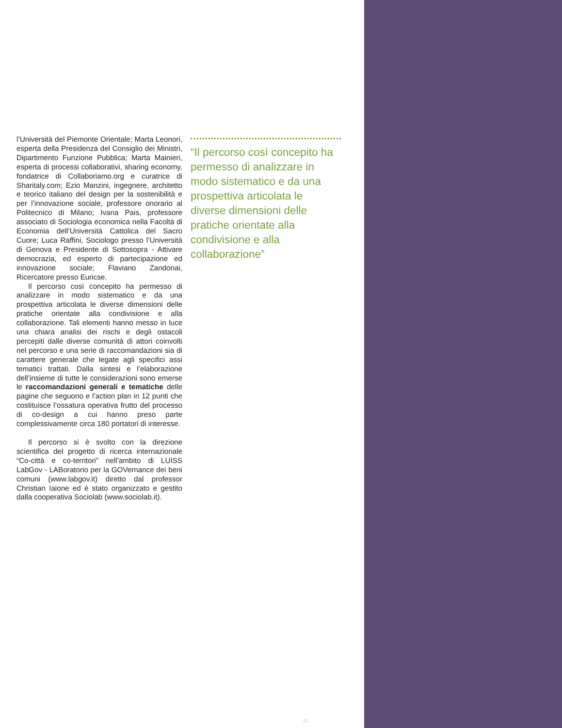l’Università del Piemonte Orientale; Marta Leonori, esperta della Presidenza del Consiglio dei Ministri, Dipartimento Funzione Pubblica; Marta Mainieri, esperta di processi collaborativi, sharing economy, fondatrice di Collaboriamo.org e curatrice di Sharitaly.com; Ezio Manzini, ingegnere, architetto e teorico italiano del design per la sostenibilità e per l’innovazione sociale, professore onorario al Politecnico di Milano; Ivana Pais, professore associato di Sociologia economica nella Facoltà di Economia dell’Università Cattolica del Sacro Cuore; Luca Raffini, Sociologo presso l’Università di Genova e Presidente di Sottosopra - Attivare democrazia, ed esperto di partecipazione ed innovazione sociale; Flaviano Zandonai, Ricercatore presso Euricse.
Il percorso così concepito ha permesso di analizzare in modo sistematico e da una prospettiva articolata le diverse dimensioni delle pratiche orientate alla condivisione e alla collaborazione. Tali elementi hanno messo in luce una chiara analisi dei rischi e degli ostacoli percepiti dalle diverse comunità di attori coinvolti nel percorso e una serie di raccomandazioni sia di carattere generale che legate agli specifici assi tematici trattati. Dalla sintesi e l’elaborazione dell’insieme di tutte le considerazioni sono emerse le raccomandazioni generali e tematiche delle pagine che seguono e l’action plan in 12 punti che costituisce l’ossatura operativa frutto del processo di co-design a cui hanno preso parte complessivamente circa 180 portatori di interesse.
Il percorso si è svolto con la direzione scientifica del progetto di ricerca internazionale “Co-città e co-territori” nell’ambito di LUISS LabGov - LABoratorio per la GOVernance dei beni comuni (www.labgov.it) diretto dal professor Christian Iaione ed è stato organizzato e gestito dalla cooperativa Sociolab (www.sociolab.it).
“Il percorso così concepito ha permesso di analizzare in modo sistematico e da una prospettiva articolata le diverse dimensioni delle pratiche orientate alla condivisione e alla collaborazione”
11